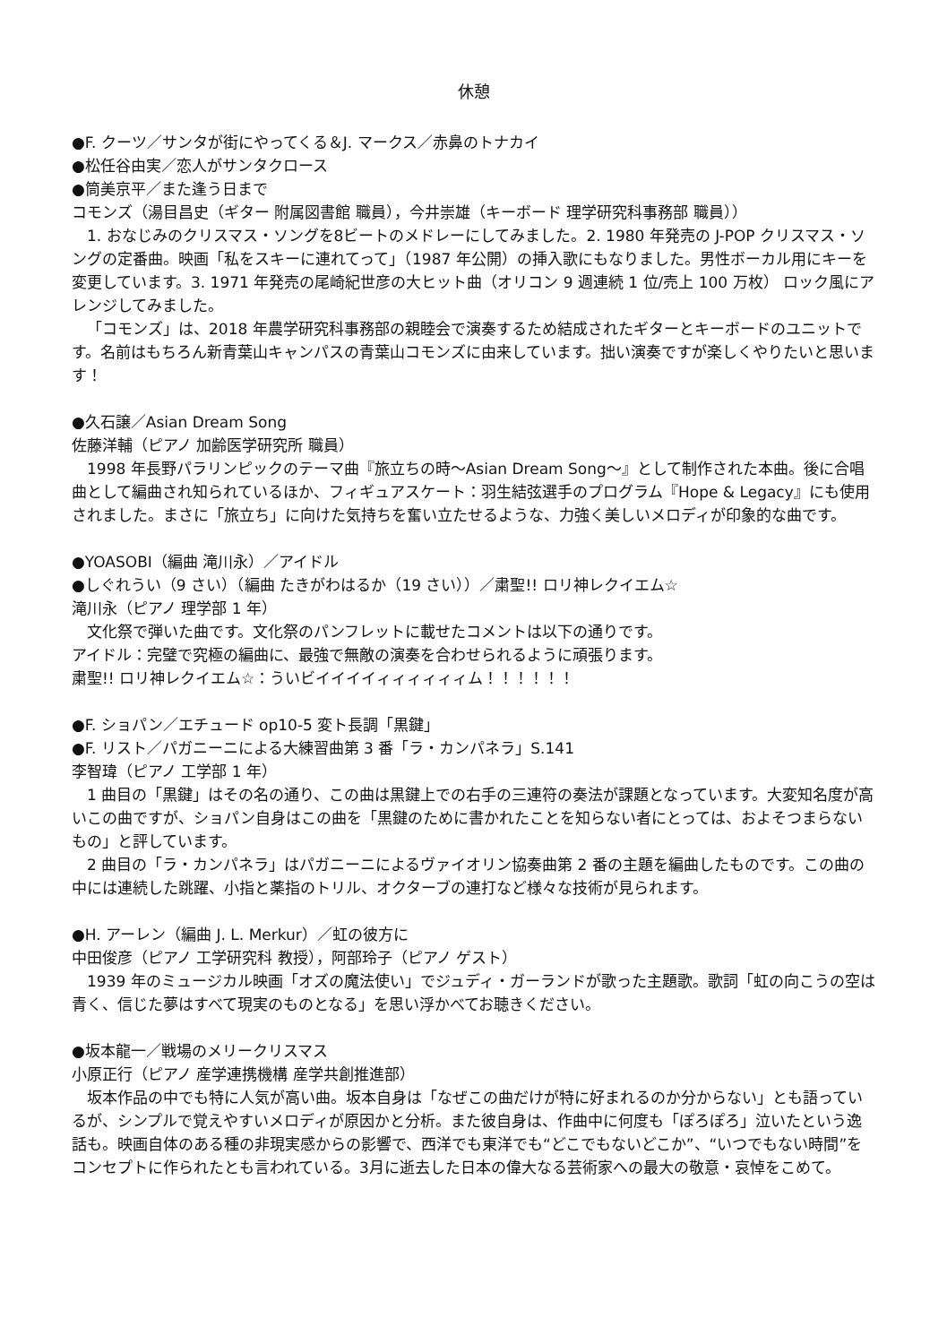休憩
●F. クーツ／サンタが街にやってくる＆J. マークス／赤鼻のトナカイ
●松任谷由実／恋人がサンタクロース
●筒美京平／また逢う日まで
コモンズ（湯目昌史（ギター 附属図書館 職員），今井崇雄（キーボード 理学研究科事務部 職員））
1. おなじみのクリスマス・ソングを8ビートのメドレーにしてみました。2. 1980 年発売の J-POP クリスマス・ソングの定番曲。映画「私をスキーに連れてって」（1987 年公開）の挿入歌にもなりました。男性ボーカル用にキーを変更しています。3. 1971 年発売の尾崎紀世彦の大ヒット曲（オリコン 9 週連続 1 位/売上 100 万枚） ロック風にアレンジしてみました。
「コモンズ」は、2018 年農学研究科事務部の親睦会で演奏するため結成されたギターとキーボードのユニットです。名前はもちろん新青葉山キャンパスの青葉山コモンズに由来しています。拙い演奏ですが楽しくやりたいと思います！
●久石譲／Asian Dream Song
佐藤洋輔（ピアノ 加齢医学研究所 職員）
1998 年長野パラリンピックのテーマ曲『旅立ちの時～Asian Dream Song～』として制作された本曲。後に合唱曲として編曲され知られているほか、フィギュアスケート：羽生結弦選手のプログラム『Hope & Legacy』にも使用されました。まさに「旅立ち」に向けた気持ちを奮い立たせるような、力強く美しいメロディが印象的な曲です。
●YOASOBI（編曲 滝川永）／アイドル
●しぐれうい（9 さい）（編曲 たきがわはるか（19 さい））／粛聖!! ロリ神レクイエム☆
滝川永（ピアノ 理学部 1 年）
文化祭で弾いた曲です。文化祭のパンフレットに載せたコメントは以下の通りです。
アイドル：完璧で究極の編曲に、最強で無敵の演奏を合わせられるように頑張ります。
粛聖!! ロリ神レクイエム☆：ういビイイイイィィィィィィム！！！！！！
●F. ショパン／エチュード op10-5 変ト長調「黒鍵」
●F. リスト／パガニーニによる大練習曲第 3 番「ラ・カンパネラ」S.141
李智瑋（ピアノ 工学部 1 年）
1 曲目の「黒鍵」はその名の通り、この曲は黒鍵上での右手の三連符の奏法が課題となっています。大変知名度が高いこの曲ですが、ショパン自身はこの曲を「黒鍵のために書かれたことを知らない者にとっては、およそつまらないもの」と評しています。
2 曲目の「ラ・カンパネラ」はパガニーニによるヴァイオリン協奏曲第 2 番の主題を編曲したものです。この曲の中には連続した跳躍、小指と薬指のトリル、オクターブの連打など様々な技術が見られます。
●H. アーレン（編曲 J. L. Merkur）／虹の彼方に
中田俊彦（ピアノ 工学研究科 教授），阿部玲子（ピアノ ゲスト）
1939 年のミュージカル映画「オズの魔法使い」でジュディ・ガーランドが歌った主題歌。歌詞「虹の向こうの空は青く、信じた夢はすべて現実のものとなる」を思い浮かべてお聴きください。
●坂本龍一／戦場のメリークリスマス
小原正行（ピアノ 産学連携機構 産学共創推進部）
坂本作品の中でも特に人気が高い曲。坂本自身は「なぜこの曲だけが特に好まれるのか分からない」とも語っているが、シンプルで覚えやすいメロディが原因かと分析。また彼自身は、作曲中に何度も「ぽろぽろ」泣いたという逸話も。映画自体のある種の非現実感からの影響で、西洋でも東洋でも“どこでもないどこか”、“いつでもない時間”をコンセプトに作られたとも言われている。3月に逝去した日本の偉大なる芸術家への最大の敬意・哀悼をこめて。